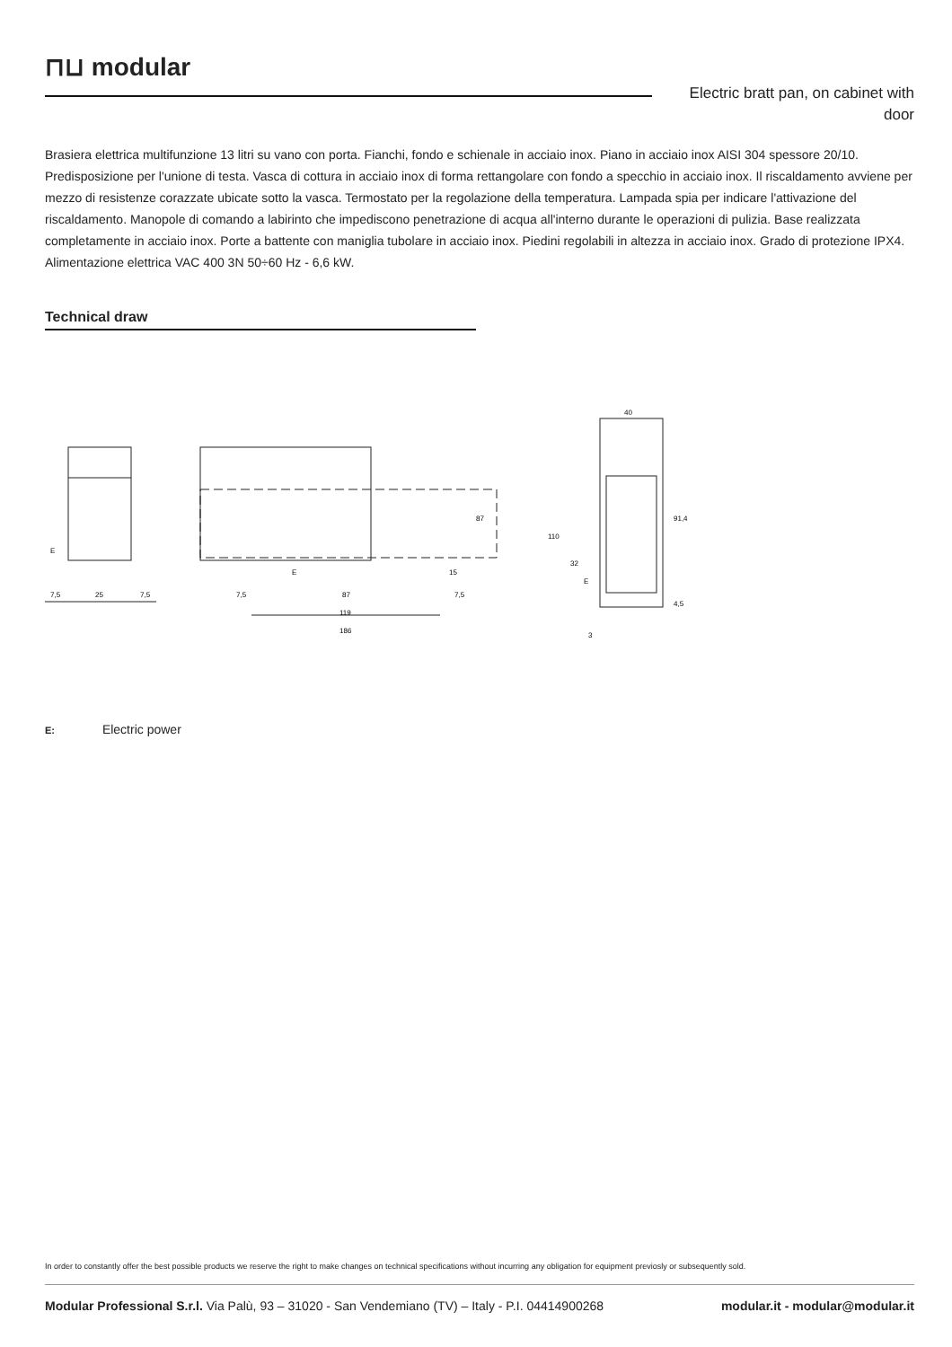⊓⊔ modular
Electric bratt pan, on cabinet with door
Brasiera elettrica multifunzione 13 litri su vano con porta. Fianchi, fondo e schienale in acciaio inox. Piano in acciaio inox AISI 304 spessore 20/10. Predisposizione per l'unione di testa. Vasca di cottura in acciaio inox di forma rettangolare con fondo a specchio in acciaio inox. Il riscaldamento avviene per mezzo di resistenze corazzate ubicate sotto la vasca. Termostato per la regolazione della temperatura. Lampada spia per indicare l'attivazione del riscaldamento. Manopole di comando a labirinto che impediscono penetrazione di acqua all'interno durante le operazioni di pulizia. Base realizzata completamente in acciaio inox. Porte a battente con maniglia tubolare in acciaio inox. Piedini regolabili in altezza in acciaio inox. Grado di protezione IPX4. Alimentazione elettrica VAC 400 3N 50÷60 Hz - 6,6 kW.
Technical draw
E
7,5
25
7,5
7,5
87
7,5
119
186
E
87
15
40
110
32
E
3
91,4
4,5
E: Electric power
In order to constantly offer the best possible products we reserve the right to make changes on technical specifications without incurring any obligation for equipment previosly or subsequently sold.
Modular Professional S.r.l. Via Palù, 93 – 31020 - San Vendemiano (TV) – Italy - P.I. 04414900268 modular.it - modular@modular.it